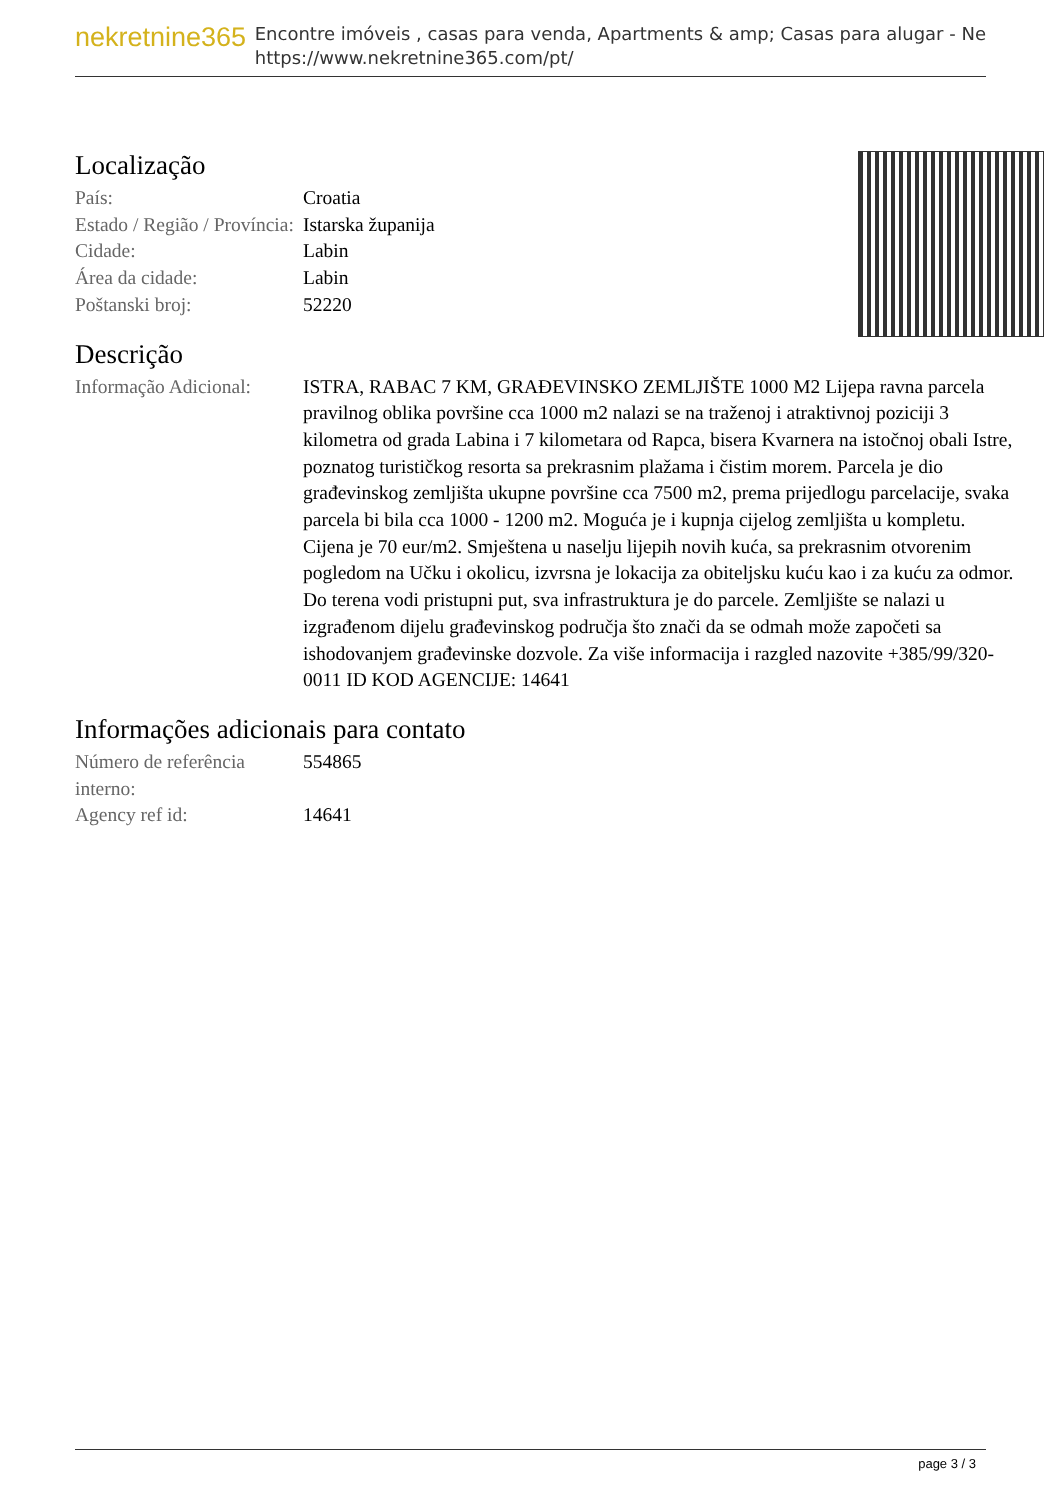nekretnine365
Encontre imóveis , casas para venda, Apartments & amp; Casas para alugar - Ne
https://www.nekretnine365.com/pt/
Localização
| País: | Croatia |
| Estado / Região / Província: | Istarska županija |
| Cidade: | Labin |
| Área da cidade: | Labin |
| Poštanski broj: | 52220 |
Descrição
| Informação Adicional: | ISTRA, RABAC 7 KM, GRAĐEVINSKO ZEMLJIŠTE 1000 M2 Lijepa ravna parcela pravilnog oblika površine cca 1000 m2 nalazi se na traženoj i atraktivnoj poziciji 3 kilometra od grada Labina i 7 kilometara od Rapca, bisera Kvarnera na istočnoj obali Istre, poznatog turističkog resorta sa prekrasnim plažama i čistim morem. Parcela je dio građevinskog zemljišta ukupne površine cca 7500 m2, prema prijedlogu parcelacije, svaka parcela bi bila cca 1000 - 1200 m2. Moguća je i kupnja cijelog zemljišta u kompletu. Cijena je 70 eur/m2. Smještena u naselju lijepih novih kuća, sa prekrasnim otvorenim pogledom na Učku i okolicu, izvrsna je lokacija za obiteljsku kuću kao i za kuću za odmor. Do terena vodi pristupni put, sva infrastruktura je do parcele. Zemljište se nalazi u izgrađenom dijelu građevinskog područja što znači da se odmah može započeti sa ishodovanjem građevinske dozvole. Za više informacija i razgled nazovite +385/99/320-0011 ID KOD AGENCIJE: 14641 |
Informações adicionais para contato
| Número de referência interno: | 554865 |
| Agency ref id: | 14641 |
page 3 / 3